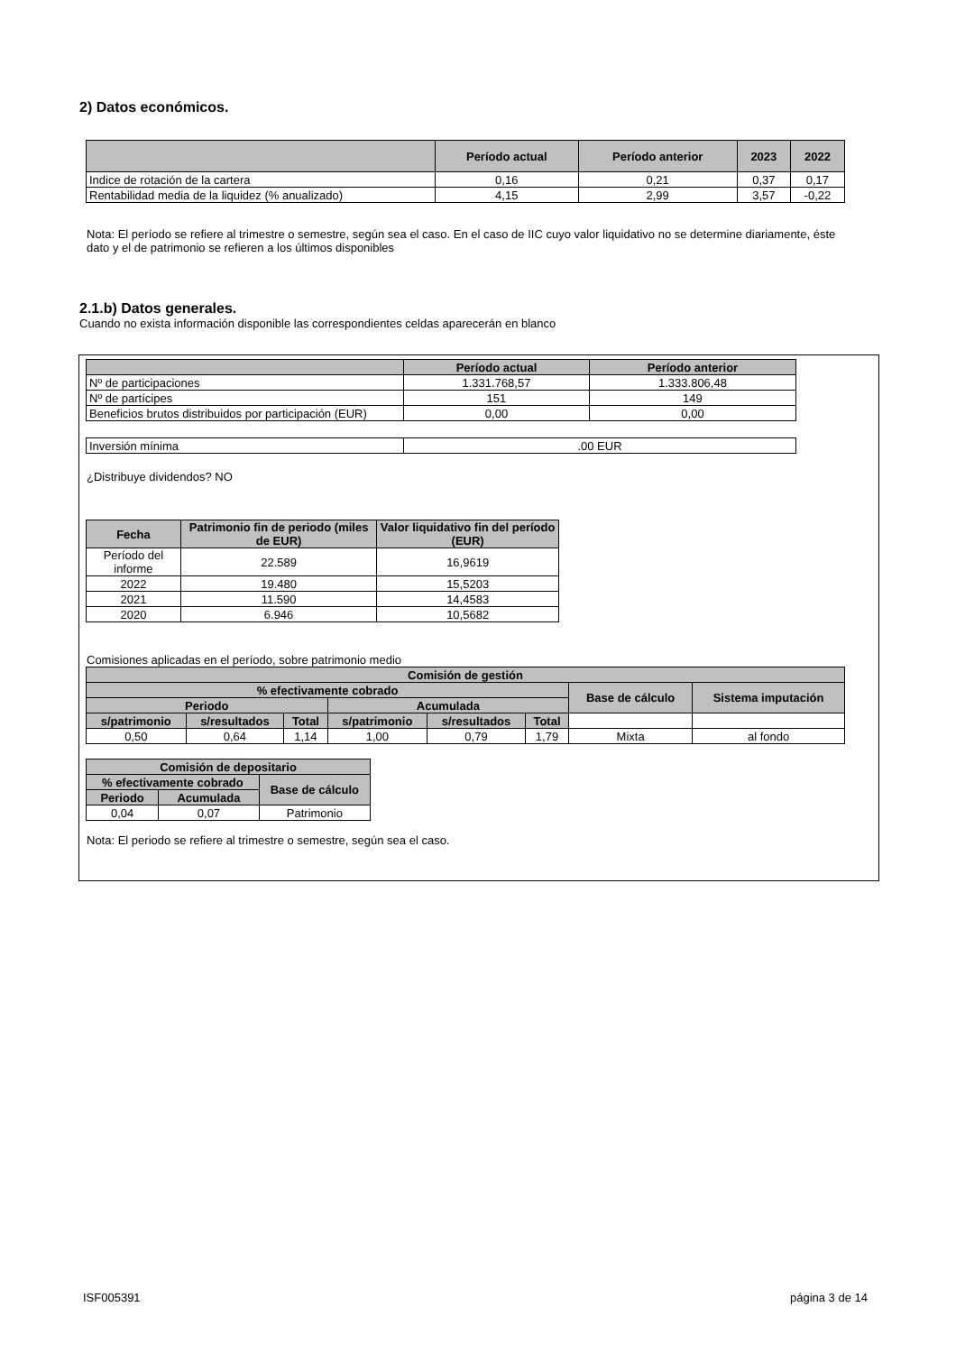2) Datos económicos.
| | Período actual | Período anterior | 2023 | 2022 |
| --- | --- | --- | --- | --- |
| Indice de rotación de la cartera | 0,16 | 0,21 | 0,37 | 0,17 |
| Rentabilidad media de la liquidez (% anualizado) | 4,15 | 2,99 | 3,57 | -0,22 |
Nota: El período se refiere al trimestre o semestre, según sea el caso. En el caso de IIC cuyo valor liquidativo no se determine diariamente, éste dato y el de patrimonio se refieren a los últimos disponibles
2.1.b) Datos generales.
Cuando no exista información disponible las correspondientes celdas aparecerán en blanco
| | Período actual | Período anterior |
| --- | --- | --- |
| Nº de participaciones | 1.331.768,57 | 1.333.806,48 |
| Nº de partícipes | 151 | 149 |
| Beneficios brutos distribuidos por participación (EUR) | 0,00 | 0,00 |
| Inversión mínima | .00 EUR |
¿Distribuye dividendos? NO
| Fecha | Patrimonio fin de periodo (miles de EUR) | Valor liquidativo fin del período (EUR) |
| --- | --- | --- |
| Período del informe | 22.589 | 16,9619 |
| 2022 | 19.480 | 15,5203 |
| 2021 | 11.590 | 14,4583 |
| 2020 | 6.946 | 10,5682 |
Comisiones aplicadas en el período, sobre patrimonio medio
| Comisión de gestión | | | | | | | |
| --- | --- | --- | --- | --- | --- | --- | --- |
| % efectivamente cobrado | | | | | | Base de cálculo | Sistema imputación |
| Periodo | | | Acumulada | | | | |
| s/patrimonio | s/resultados | Total | s/patrimonio | s/resultados | Total | | |
| 0,50 | 0,64 | 1,14 | 1,00 | 0,79 | 1,79 | Mixta | al fondo |
| Comisión de depositario | | |
| --- | --- | --- |
| % efectivamente cobrado | | Base de cálculo |
| Periodo | Acumulada | |
| 0,04 | 0,07 | Patrimonio |
Nota: El periodo se refiere al trimestre o semestre, según sea el caso.
ISF005391 página 3 de 14